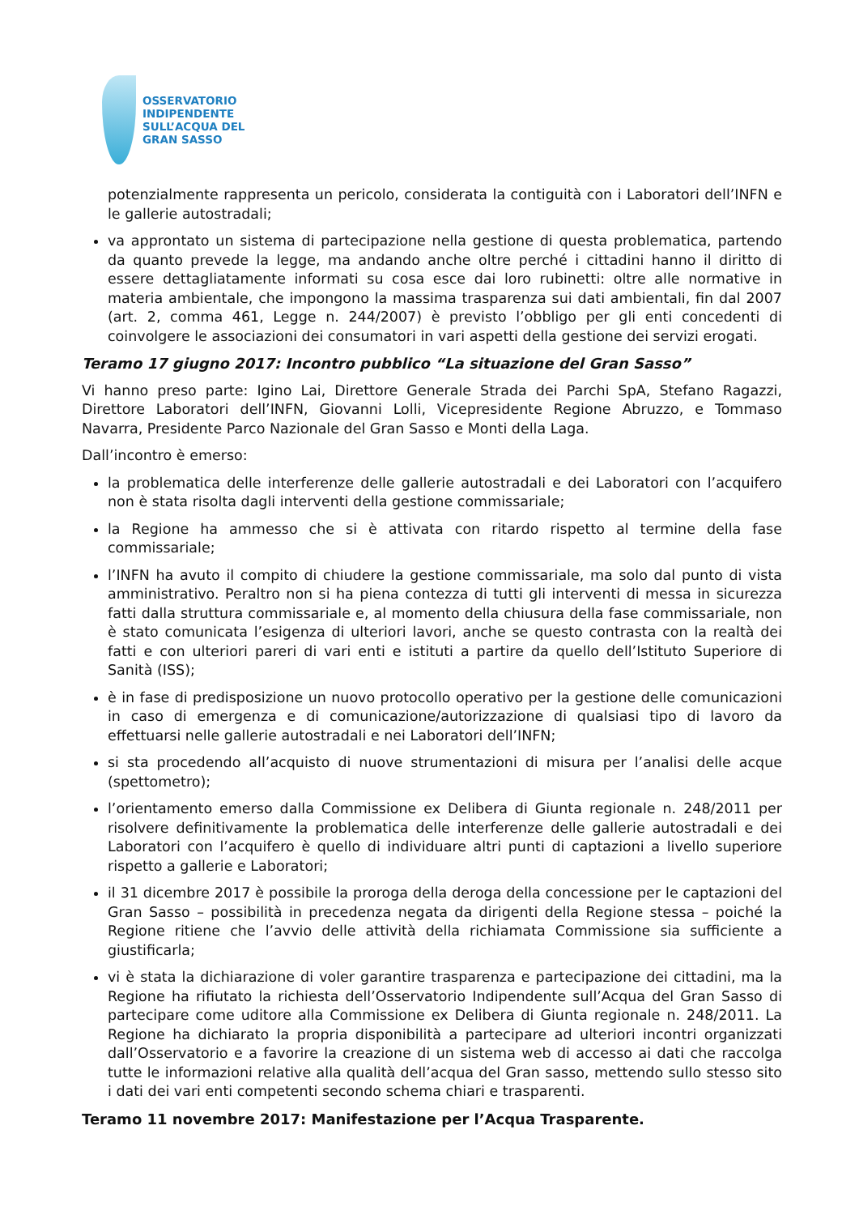OSSERVATORIO
INDIPENDENTE
SULL’ACQUA DEL
GRAN SASSO
potenzialmente rappresenta un pericolo, considerata la contiguità con i Laboratori dell’INFN e le gallerie autostradali;
va approntato un sistema di partecipazione nella gestione di questa problematica, partendo da quanto prevede la legge, ma andando anche oltre perché i cittadini hanno il diritto di essere dettagliatamente informati su cosa esce dai loro rubinetti: oltre alle normative in materia ambientale, che impongono la massima trasparenza sui dati ambientali, fin dal 2007 (art. 2, comma 461, Legge n. 244/2007) è previsto l’obbligo per gli enti concedenti di coinvolgere le associazioni dei consumatori in vari aspetti della gestione dei servizi erogati.
Teramo 17 giugno 2017: Incontro pubblico “La situazione del Gran Sasso”
Vi hanno preso parte: Igino Lai, Direttore Generale Strada dei Parchi SpA, Stefano Ragazzi, Direttore Laboratori dell’INFN, Giovanni Lolli, Vicepresidente Regione Abruzzo, e Tommaso Navarra, Presidente Parco Nazionale del Gran Sasso e Monti della Laga.
Dall’incontro è emerso:
la problematica delle interferenze delle gallerie autostradali e dei Laboratori con l’acquifero non è stata risolta dagli interventi della gestione commissariale;
la Regione ha ammesso che si è attivata con ritardo rispetto al termine della fase commissariale;
l’INFN ha avuto il compito di chiudere la gestione commissariale, ma solo dal punto di vista amministrativo. Peraltro non si ha piena contezza di tutti gli interventi di messa in sicurezza fatti dalla struttura commissariale e, al momento della chiusura della fase commissariale, non è stato comunicata l’esigenza di ulteriori lavori, anche se questo contrasta con la realtà dei fatti e con ulteriori pareri di vari enti e istituti a partire da quello dell’Istituto Superiore di Sanità (ISS);
è in fase di predisposizione un nuovo protocollo operativo per la gestione delle comunicazioni in caso di emergenza e di comunicazione/autorizzazione di qualsiasi tipo di lavoro da effettuarsi nelle gallerie autostradali e nei Laboratori dell’INFN;
si sta procedendo all’acquisto di nuove strumentazioni di misura per l’analisi delle acque (spettometro);
l’orientamento emerso dalla Commissione ex Delibera di Giunta regionale n. 248/2011 per risolvere definitivamente la problematica delle interferenze delle gallerie autostradali e dei Laboratori con l’acquifero è quello di individuare altri punti di captazioni a livello superiore rispetto a gallerie e Laboratori;
il 31 dicembre 2017 è possibile la proroga della deroga della concessione per le captazioni del Gran Sasso – possibilità in precedenza negata da dirigenti della Regione stessa – poiché la Regione ritiene che l’avvio delle attività della richiamata Commissione sia sufficiente a giustificarla;
vi è stata la dichiarazione di voler garantire trasparenza e partecipazione dei cittadini, ma la Regione ha rifiutato la richiesta dell’Osservatorio Indipendente sull’Acqua del Gran Sasso di partecipare come uditore alla Commissione ex Delibera di Giunta regionale n. 248/2011. La Regione ha dichiarato la propria disponibilità a partecipare ad ulteriori incontri organizzati dall’Osservatorio e a favorire la creazione di un sistema web di accesso ai dati che raccolga tutte le informazioni relative alla qualità dell’acqua del Gran sasso, mettendo sullo stesso sito i dati dei vari enti competenti secondo schema chiari e trasparenti.
Teramo 11 novembre 2017: Manifestazione per l’Acqua Trasparente.